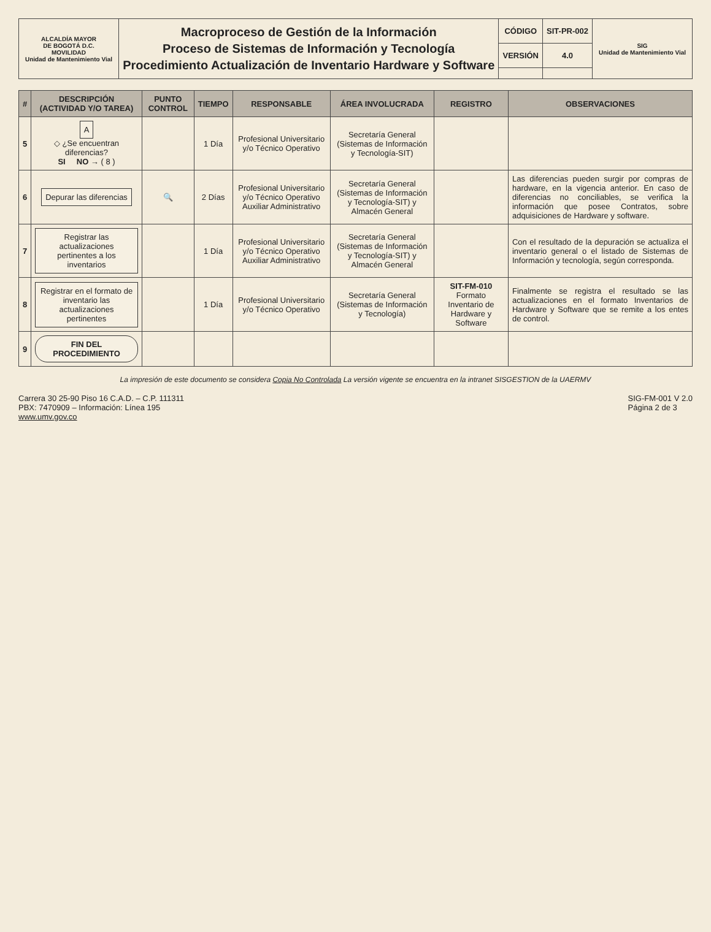| ALCALDÍA MAYOR DE BOGOTÁ D.C. MOVILIDAD Unidad de Mantenimiento Vial | Macroproceso de Gestión de la Información Proceso de Sistemas de Información y Tecnología Procedimiento Actualización de Inventario Hardware y Software | CÓDIGO | SIT-PR-002 | SIG Unidad de Mantenimiento Vial |
| | | VERSIÓN | 4.0 | |
| # | DESCRIPCIÓN (ACTIVIDAD Y/O TAREA) | PUNTO CONTROL | TIEMPO | RESPONSABLE | ÁREA INVOLUCRADA | REGISTRO | OBSERVACIONES |
| --- | --- | --- | --- | --- | --- | --- | --- |
| 5 | A ◇ ¿Se encuentran diferencias? SI NO → ( 8 ) | | 1 Día | Profesional Universitario y/o Técnico Operativo | Secretaría General (Sistemas de Información y Tecnología-SIT) | | |
| 6 | Depurar las diferencias | 🔍 | 2 Días | Profesional Universitario y/o Técnico Operativo Auxiliar Administrativo | Secretaría General (Sistemas de Información y Tecnología-SIT) y Almacén General | | Las diferencias pueden surgir por compras de hardware, en la vigencia anterior. En caso de diferencias no conciliables, se verifica la información que posee Contratos, sobre adquisiciones de Hardware y software. |
| 7 | Registrar las actualizaciones pertinentes a los inventarios | | 1 Día | Profesional Universitario y/o Técnico Operativo Auxiliar Administrativo | Secretaría General (Sistemas de Información y Tecnología-SIT) y Almacén General | | Con el resultado de la depuración se actualiza el inventario general o el listado de Sistemas de Información y tecnología, según corresponda. |
| 8 | Registrar en el formato de inventario las actualizaciones pertinentes | | 1 Día | Profesional Universitario y/o Técnico Operativo | Secretaría General (Sistemas de Información y Tecnología) | SIT-FM-010 Formato Inventario de Hardware y Software | Finalmente se registra el resultado se las actualizaciones en el formato Inventarios de Hardware y Software que se remite a los entes de control. |
| 9 | FIN DEL PROCEDIMIENTO | | | | | | |
La impresión de este documento se considera Copia No Controlada La versión vigente se encuentra en la intranet SISGESTION de la UAERMV
Carrera 30 25-90 Piso 16 C.A.D. – C.P. 111311
PBX: 7470909 – Información: Línea 195
www.umv.gov.co
SIG-FM-001 V 2.0
Página 2 de 3